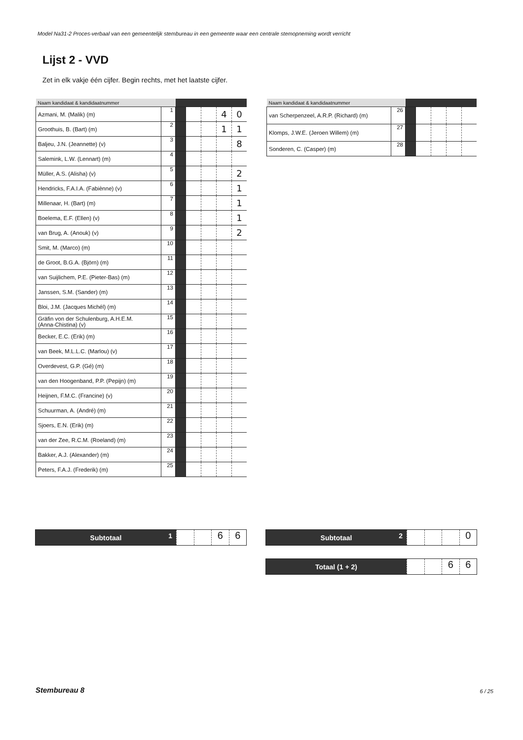Model Na31-2 Proces-verbaal van een gemeentelijk stembureau in een gemeente waar een centrale stemopneming wordt verricht
Lijst 2 - VVD
Zet in elk vakje één cijfer. Begin rechts, met het laatste cijfer.
| Naam kandidaat & kandidaatnummer | | | | | | |
| --- | --- | --- | --- | --- | --- | --- |
| Azmani, M. (Malik) (m) | 1 | | | | 4 | 0 |
| Groothuis, B. (Bart) (m) | 2 | | | | 1 | 1 |
| Baljeu, J.N. (Jeannette) (v) | 3 | | | | | 8 |
| Salemink, L.W. (Lennart) (m) | 4 | | | | | |
| Müller, A.S. (Alisha) (v) | 5 | | | | | 2 |
| Hendricks, F.A.I.A. (Fabiènne) (v) | 6 | | | | | 1 |
| Millenaar, H. (Bart) (m) | 7 | | | | | 1 |
| Boelema, E.F. (Ellen) (v) | 8 | | | | | 1 |
| van Brug, A. (Anouk) (v) | 9 | | | | | 2 |
| Smit, M. (Marco) (m) | 10 | | | | | |
| de Groot, B.G.A. (Björn) (m) | 11 | | | | | |
| van Suijlichem, P.E. (Pieter-Bas) (m) | 12 | | | | | |
| Janssen, S.M. (Sander) (m) | 13 | | | | | |
| Bloi, J.M. (Jacques Michél) (m) | 14 | | | | | |
| Gräfin von der Schulenburg, A.H.E.M. (Anna-Chistina) (v) | 15 | | | | | |
| Becker, E.C. (Erik) (m) | 16 | | | | | |
| van Beek, M.L.L.C. (Marlou) (v) | 17 | | | | | |
| Overdevest, G.P. (Gé) (m) | 18 | | | | | |
| van den Hoogenband, P.P. (Pepijn) (m) | 19 | | | | | |
| Heijnen, F.M.C. (Francine) (v) | 20 | | | | | |
| Schuurman, A. (André) (m) | 21 | | | | | |
| Sjoers, E.N. (Erik) (m) | 22 | | | | | |
| van der Zee, R.C.M. (Roeland) (m) | 23 | | | | | |
| Bakker, A.J. (Alexander) (m) | 24 | | | | | |
| Peters, F.A.J. (Frederik) (m) | 25 | | | | | |
| Naam kandidaat & kandidaatnummer | | | | | | |
| --- | --- | --- | --- | --- | --- | --- |
| van Scherpenzeel, A.R.P. (Richard) (m) | 26 | | | | | |
| Klomps, J.W.E. (Jeroen Willem) (m) | 27 | | | | | |
| Sonderen, C. (Casper) (m) | 28 | | | | | |
Subtotaal 1
6 6
Subtotaal 2
0
Totaal (1 + 2)
6 6
Stembureau 8 6 / 25